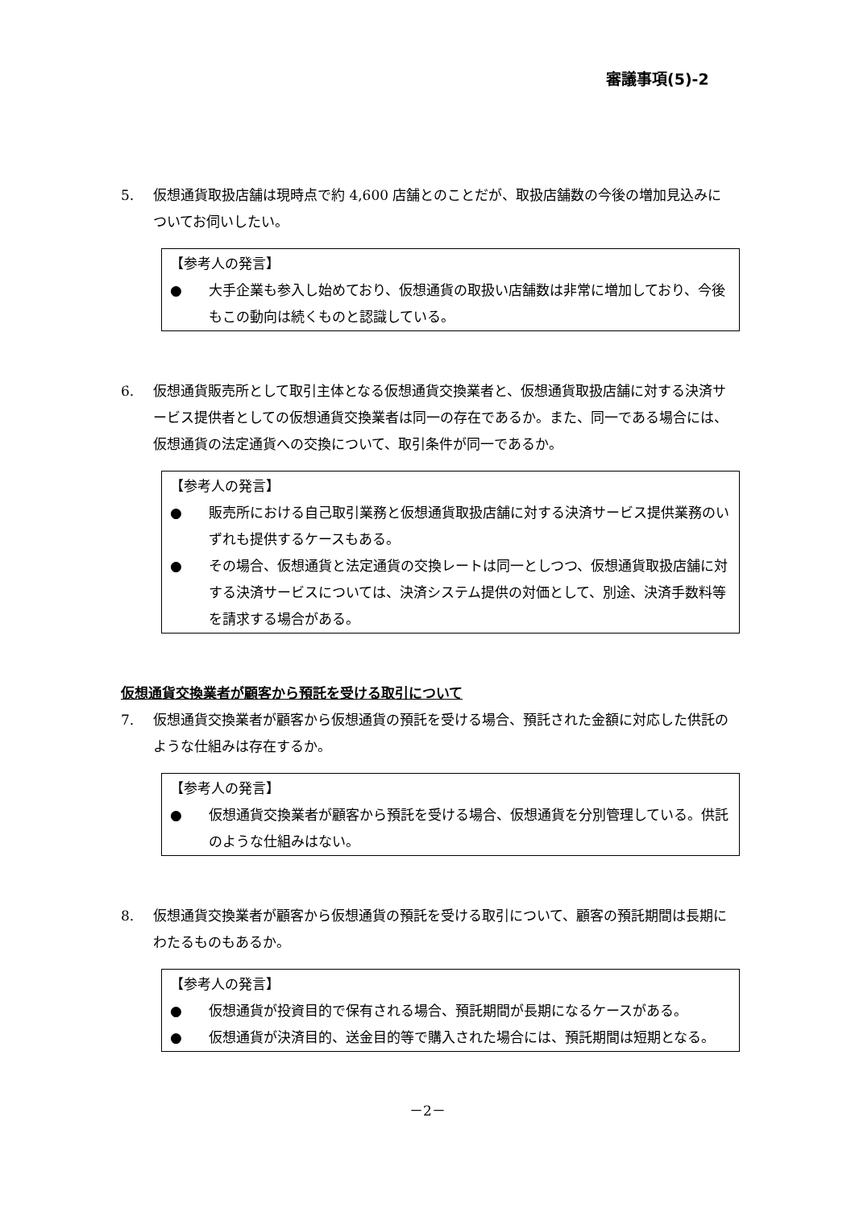審議事項(5)-2
5. 仮想通貨取扱店舗は現時点で約 4,600 店舗とのことだが、取扱店舗数の今後の増加見込みについてお伺いしたい。
【参考人の発言】
● 大手企業も参入し始めており、仮想通貨の取扱い店舗数は非常に増加しており、今後もこの動向は続くものと認識している。
6. 仮想通貨販売所として取引主体となる仮想通貨交換業者と、仮想通貨取扱店舗に対する決済サービス提供者としての仮想通貨交換業者は同一の存在であるか。また、同一である場合には、仮想通貨の法定通貨への交換について、取引条件が同一であるか。
【参考人の発言】
● 販売所における自己取引業務と仮想通貨取扱店舗に対する決済サービス提供業務のいずれも提供するケースもある。
● その場合、仮想通貨と法定通貨の交換レートは同一としつつ、仮想通貨取扱店舗に対する決済サービスについては、決済システム提供の対価として、別途、決済手数料等を請求する場合がある。
仮想通貨交換業者が顧客から預託を受ける取引について
7. 仮想通貨交換業者が顧客から仮想通貨の預託を受ける場合、預託された金額に対応した供託のような仕組みは存在するか。
【参考人の発言】
● 仮想通貨交換業者が顧客から預託を受ける場合、仮想通貨を分別管理している。供託のような仕組みはない。
8. 仮想通貨交換業者が顧客から仮想通貨の預託を受ける取引について、顧客の預託期間は長期にわたるものもあるか。
【参考人の発言】
● 仮想通貨が投資目的で保有される場合、預託期間が長期になるケースがある。
● 仮想通貨が決済目的、送金目的等で購入された場合には、預託期間は短期となる。
－2－